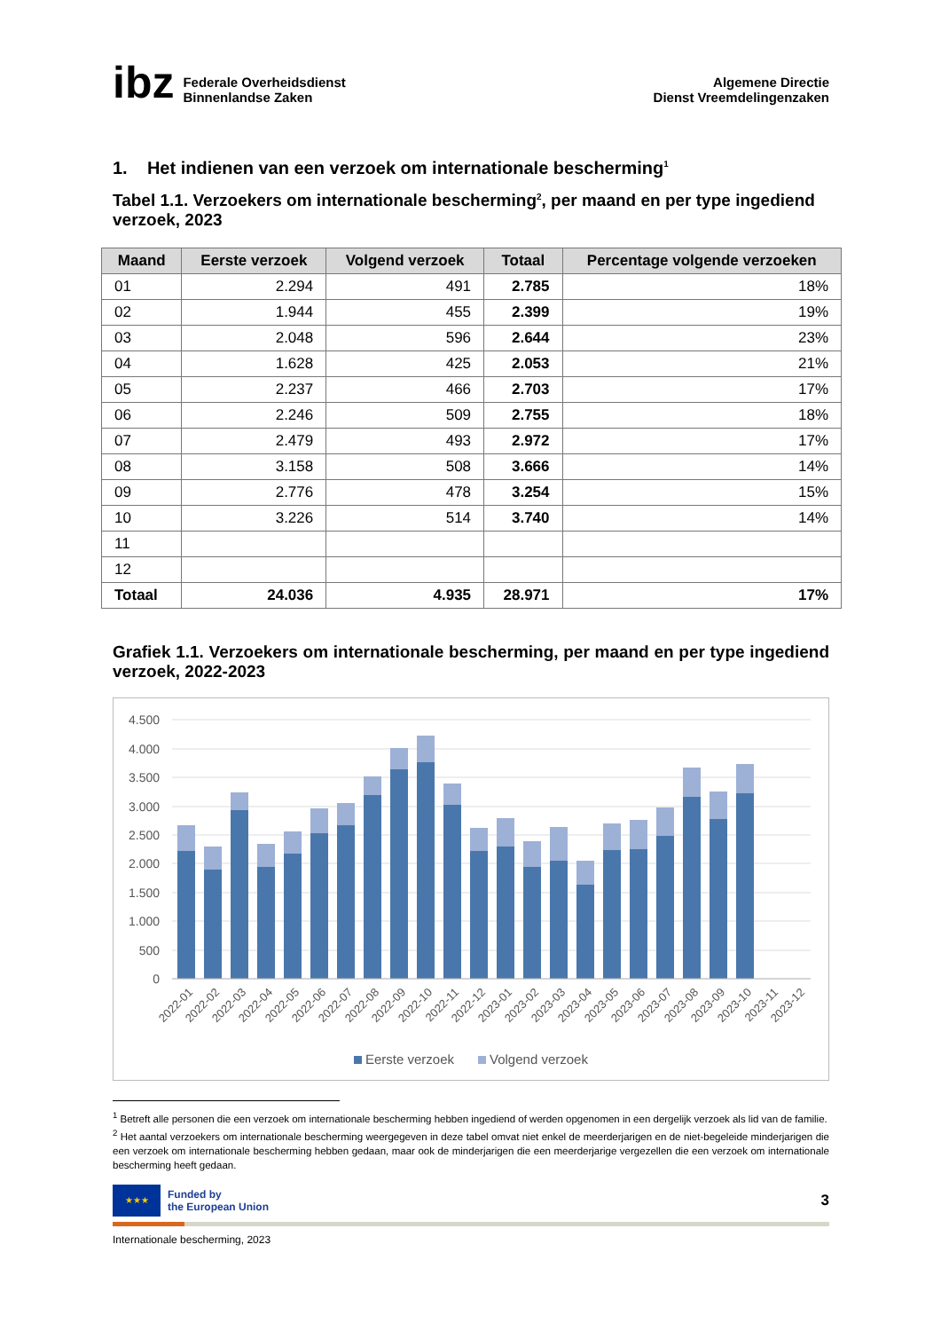ibz
Federale Overheidsdienst
Binnenlandse Zaken
Algemene Directie
Dienst Vreemdelingenzaken
1. Het indienen van een verzoek om internationale bescherming<sup>1</sup>
Tabel 1.1. Verzoekers om internationale bescherming<sup>2</sup>, per maand en per type ingediend verzoek, 2023
| Maand | Eerste verzoek | Volgend verzoek | Totaal | Percentage volgende verzoeken |
| --- | --- | --- | --- | --- |
| 01 | 2.294 | 491 | 2.785 | 18% |
| 02 | 1.944 | 455 | 2.399 | 19% |
| 03 | 2.048 | 596 | 2.644 | 23% |
| 04 | 1.628 | 425 | 2.053 | 21% |
| 05 | 2.237 | 466 | 2.703 | 17% |
| 06 | 2.246 | 509 | 2.755 | 18% |
| 07 | 2.479 | 493 | 2.972 | 17% |
| 08 | 3.158 | 508 | 3.666 | 14% |
| 09 | 2.776 | 478 | 3.254 | 15% |
| 10 | 3.226 | 514 | 3.740 | 14% |
| 11 | | | | |
| 12 | | | | |
| Totaal | 24.036 | 4.935 | 28.971 | 17% |
Grafiek 1.1. Verzoekers om internationale bescherming, per maand en per type ingediend verzoek, 2022-2023
4.500
4.000
3.500
3.000
2.500
2.000
1.500
1.000
500
0
2022-01
2022-02
2022-03
2022-04
2022-05
2022-06
2022-07
2022-08
2022-09
2022-10
2022-11
2022-12
2023-01
2023-02
2023-03
2023-04
2023-05
2023-06
2023-07
2023-08
2023-09
2023-10
2023-11
2023-12
Eerste verzoek
Volgend verzoek
<sup>1</sup> Betreft alle personen die een verzoek om internationale bescherming hebben ingediend of werden opgenomen in een dergelijk verzoek als lid van de familie.
<sup>2</sup> Het aantal verzoekers om internationale bescherming weergegeven in deze tabel omvat niet enkel de meerderjarigen en de niet-begeleide minderjarigen die een verzoek om internationale bescherming hebben gedaan, maar ook de minderjarigen die een meerderjarige vergezellen die een verzoek om internationale bescherming heeft gedaan.
★★★
Funded by
the European Union
3
Internationale bescherming, 2023